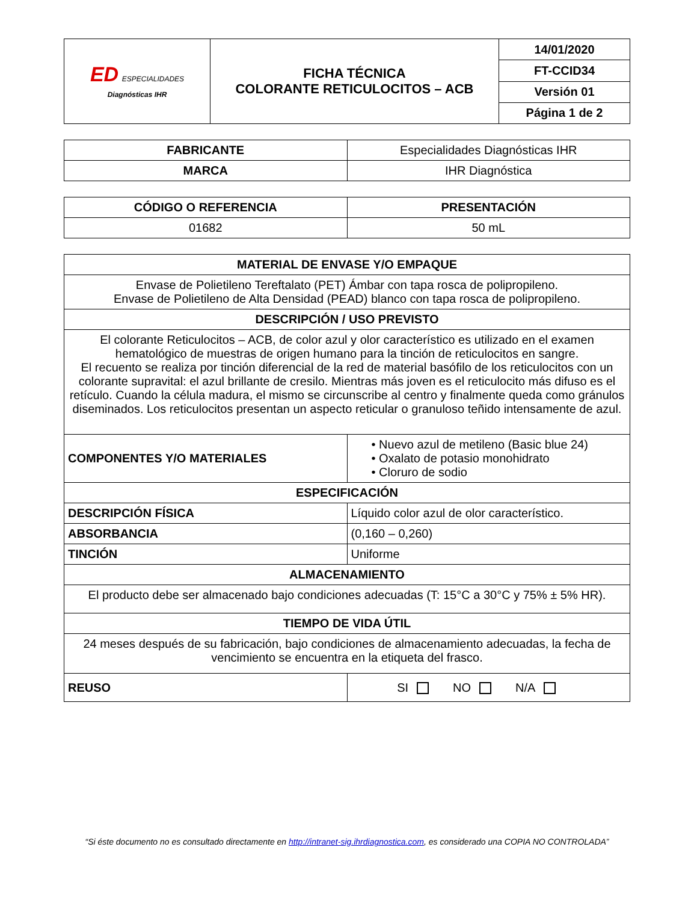| ED ESPECIALIDADES Diagnósticas IHR | FICHA TÉCNICA COLORANTE RETICULOCITOS – ACB | 14/01/2020 |
| | | FT-CCID34 |
| | | Versión 01 |
| | | Página 1 de 2 |
| FABRICANTE | Especialidades Diagnósticas IHR |
| MARCA | IHR Diagnóstica |
| CÓDIGO O REFERENCIA | PRESENTACIÓN |
| --- | --- |
| 01682 | 50 mL |
| MATERIAL DE ENVASE Y/O EMPAQUE | |
| --- | --- |
| Envase de Polietileno Tereftalato (PET) Ámbar con tapa rosca de polipropileno. Envase de Polietileno de Alta Densidad (PEAD) blanco con tapa rosca de polipropileno. | |
| DESCRIPCIÓN / USO PREVISTO | |
| El colorante Reticulocitos – ACB, de color azul y olor característico es utilizado en el examen hematológico de muestras de origen humano para la tinción de reticulocitos en sangre. El recuento se realiza por tinción diferencial de la red de material basófilo de los reticulocitos con un colorante supravital: el azul brillante de cresilo. Mientras más joven es el reticulocito más difuso es el retículo. Cuando la célula madura, el mismo se circunscribe al centro y finalmente queda como gránulos diseminados. Los reticulocitos presentan un aspecto reticular o granuloso teñido intensamente de azul. | |
| COMPONENTES Y/O MATERIALES | • Nuevo azul de metileno (Basic blue 24) • Oxalato de potasio monohidrato • Cloruro de sodio |
| ESPECIFICACIÓN | |
| DESCRIPCIÓN FÍSICA | Líquido color azul de olor característico. |
| ABSORBANCIA | (0,160 – 0,260) |
| TINCIÓN | Uniforme |
| ALMACENAMIENTO | |
| El producto debe ser almacenado bajo condiciones adecuadas (T: 15°C a 30°C y 75% ± 5% HR). | |
| TIEMPO DE VIDA ÚTIL | |
| 24 meses después de su fabricación, bajo condiciones de almacenamiento adecuadas, la fecha de vencimiento se encuentra en la etiqueta del frasco. | |
| REUSO | SI NO N/A |
“Si éste documento no es consultado directamente en http://intranet-sig.ihrdiagnostica.com, es considerado una COPIA NO CONTROLADA”